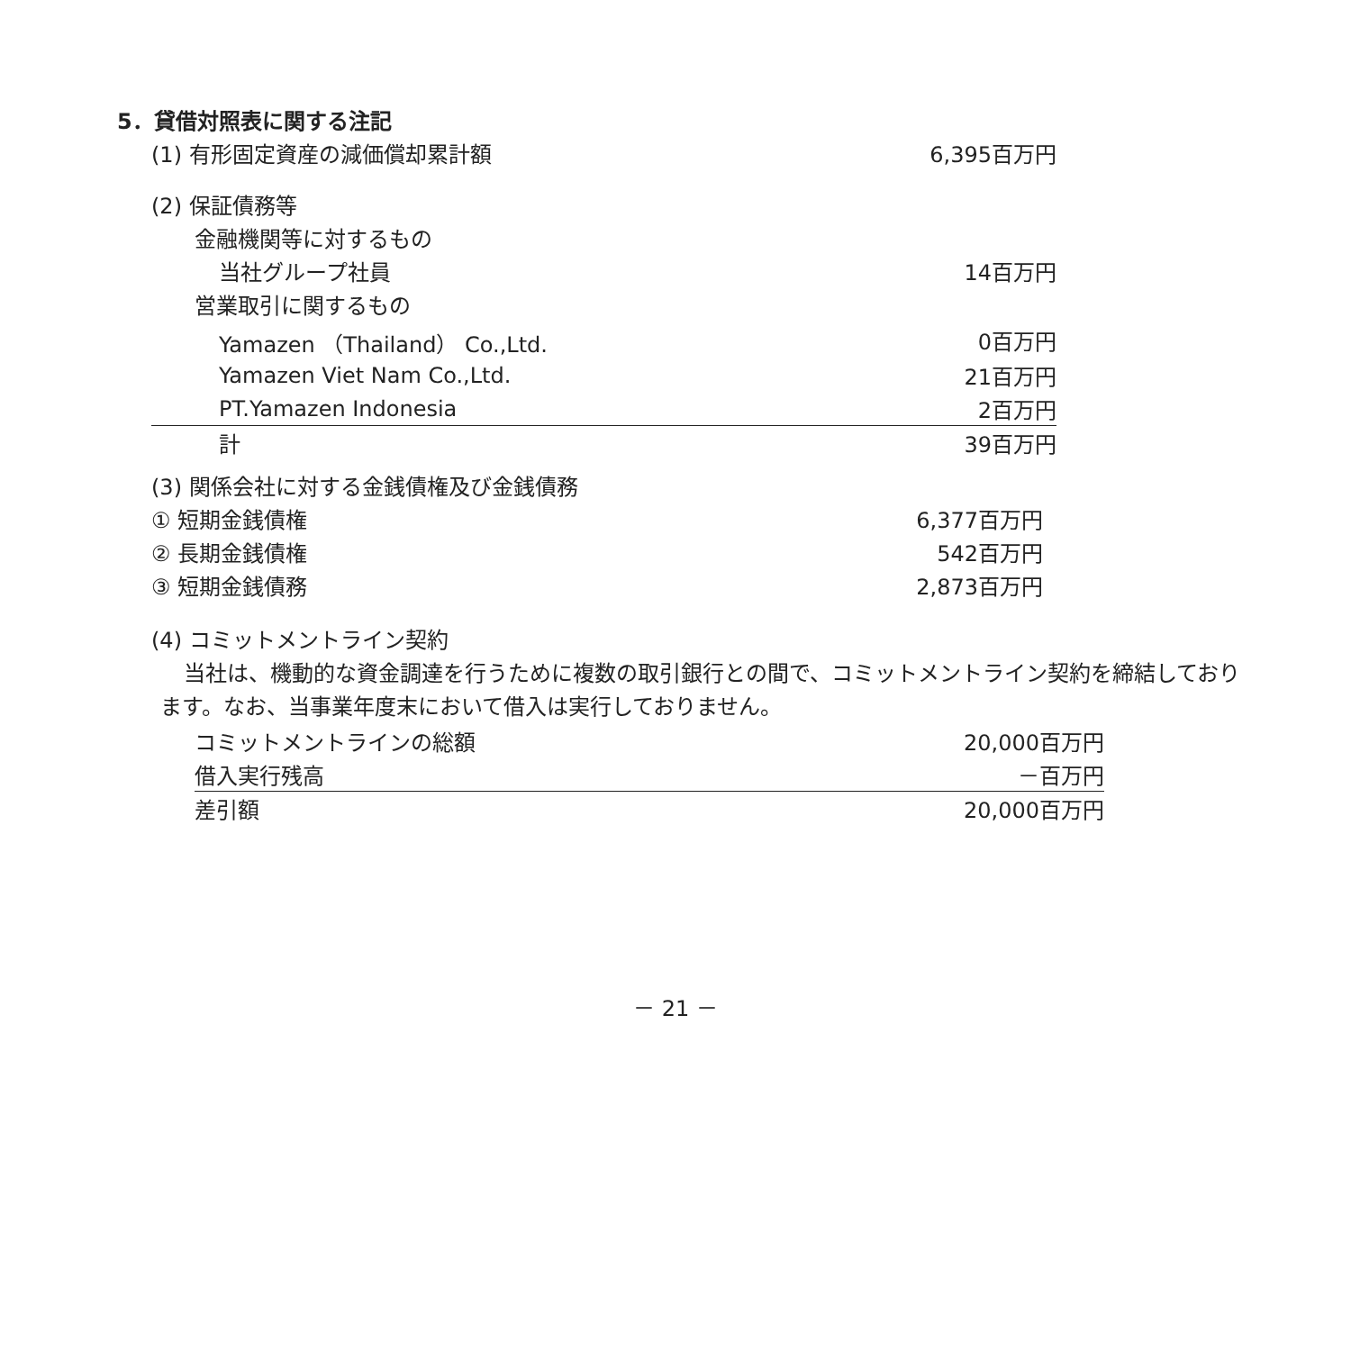5．貸借対照表に関する注記
| (1) 有形固定資産の減価償却累計額 | 6,395百万円 |
| (2) 保証債務等 | |
| 金融機関等に対するもの | |
| 当社グループ社員 | 14百万円 |
| 営業取引に関するもの | |
| Yamazen （Thailand） Co.,Ltd. | 0百万円 |
| Yamazen Viet Nam Co.,Ltd. | 21百万円 |
| PT.Yamazen Indonesia | 2百万円 |
| 計 | 39百万円 |
| (3) 関係会社に対する金銭債権及び金銭債務 | |
| ① 短期金銭債権 | 6,377百万円 |
| ② 長期金銭債権 | 542百万円 |
| ③ 短期金銭債務 | 2,873百万円 |
(4) コミットメントライン契約
当社は、機動的な資金調達を行うために複数の取引銀行との間で、コミットメントライン契約を締結しております。なお、当事業年度末において借入は実行しておりません。
| コミットメントラインの総額 | 20,000百万円 |
| 借入実行残高 | －百万円 |
| 差引額 | 20,000百万円 |
－ 21 －